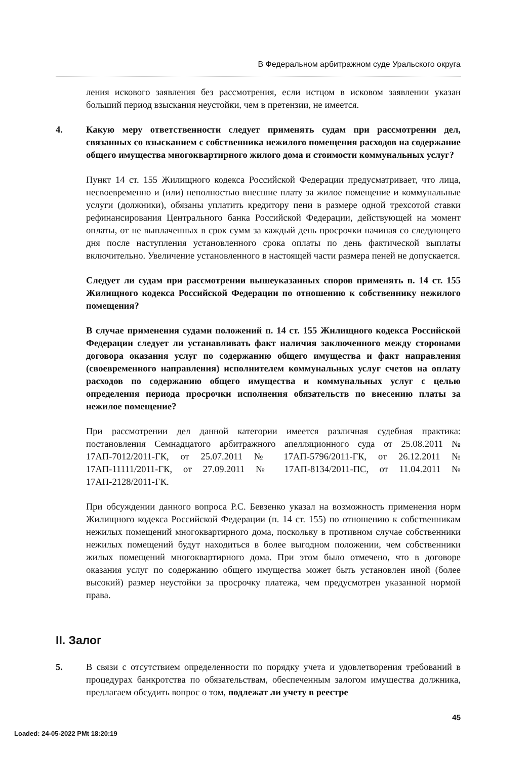В Федеральном арбитражном суде Уральского округа
ления искового заявления без рассмотрения, если истцом в исковом заявлении указан больший период взыскания неустойки, чем в претензии, не имеется.
4. Какую меру ответственности следует применять судам при рассмотрении дел, связанных со взысканием с собственника нежилого помещения расходов на содержание общего имущества многоквартирного жилого дома и стоимости коммунальных услуг?
Пункт 14 ст. 155 Жилищного кодекса Российской Федерации предусматривает, что лица, несвоевременно и (или) неполностью внесшие плату за жилое помещение и коммунальные услуги (должники), обязаны уплатить кредитору пени в размере одной трехсотой ставки рефинансирования Центрального банка Российской Федерации, действующей на момент оплаты, от не выплаченных в срок сумм за каждый день просрочки начиная со следующего дня после наступления установленного срока оплаты по день фактической выплаты включительно. Увеличение установленного в настоящей части размера пеней не допускается.
Следует ли судам при рассмотрении вышеуказанных споров применять п. 14 ст. 155 Жилищного кодекса Российской Федерации по отношению к собственнику нежилого помещения?
В случае применения судами положений п. 14 ст. 155 Жилищного кодекса Российской Федерации следует ли устанавливать факт наличия заключенного между сторонами договора оказания услуг по содержанию общего имущества и факт направления (своевременного направления) исполнителем коммунальных услуг счетов на оплату расходов по содержанию общего имущества и коммунальных услуг с целью определения периода просрочки исполнения обязательств по внесению платы за нежилое помещение?
При рассмотрении дел данной категории имеется различная судебная практика: постановления Семнадцатого арбитражного апелляционного суда от 25.08.2011 № 17АП-7012/2011-ГК, от 25.07.2011 № 17АП-5796/2011-ГК, от 26.12.2011 № 17АП-11111/2011-ГК, от 27.09.2011 № 17АП-8134/2011-ПС, от 11.04.2011 № 17АП-2128/2011-ГК.
При обсуждении данного вопроса Р.С. Бевзенко указал на возможность применения норм Жилищного кодекса Российской Федерации (п. 14 ст. 155) по отношению к собственникам нежилых помещений многоквартирного дома, поскольку в противном случае собственники нежилых помещений будут находиться в более выгодном положении, чем собственники жилых помещений многоквартирного дома. При этом было отмечено, что в договоре оказания услуг по содержанию общего имущества может быть установлен иной (более высокий) размер неустойки за просрочку платежа, чем предусмотрен указанной нормой права.
II. Залог
5. В связи с отсутствием определенности по порядку учета и удовлетворения требований в процедурах банкротства по обязательствам, обеспеченным залогом имущества должника, предлагаем обсудить вопрос о том, подлежат ли учету в реестре
45
Loaded: 24-05-2022 PMt 18:20:19